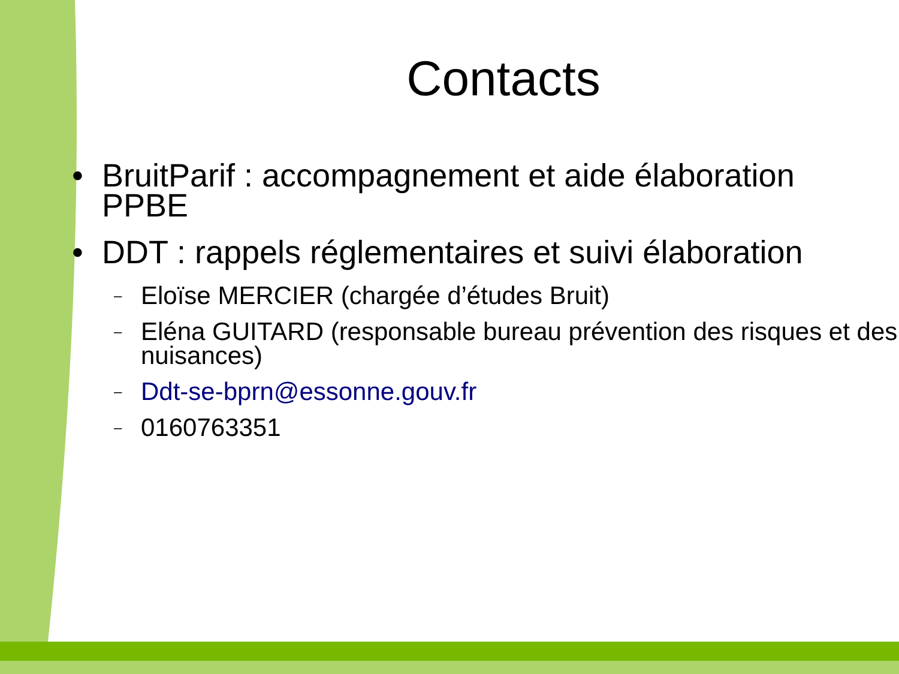Contacts
• BruitParif : accompagnement et aide élaboration PPBE
• DDT : rappels réglementaires et suivi élaboration
– Eloïse MERCIER (chargée d’études Bruit)
– Eléna GUITARD (responsable bureau prévention des risques et des nuisances)
– Ddt-se-bprn@essonne.gouv.fr
– 0160763351